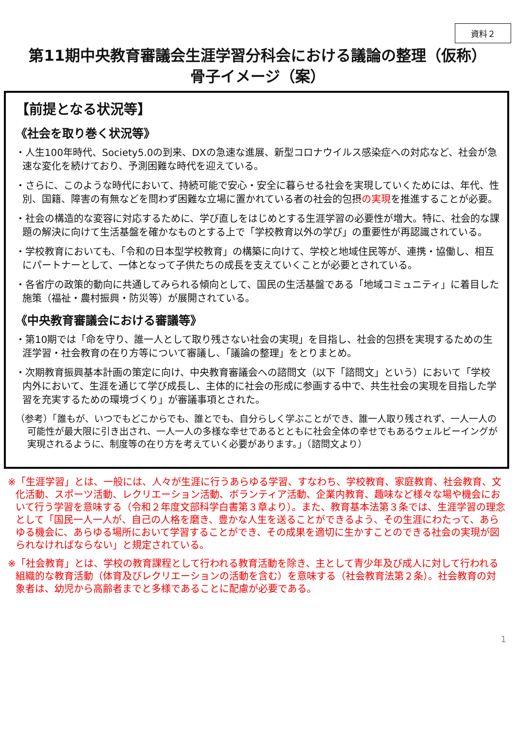資料２
第11期中央教育審議会生涯学習分科会における議論の整理（仮称）
骨子イメージ（案）
【前提となる状況等】
《社会を取り巻く状況等》
・人生100年時代、Society5.0の到来、DXの急速な進展、新型コロナウイルス感染症への対応など、社会が急速な変化を続けており、予測困難な時代を迎えている。
・さらに、このような時代において、持続可能で安心・安全に暮らせる社会を実現していくためには、年代、性別、国籍、障害の有無などを問わず困難な立場に置かれている者の社会的包摂の実現を推進することが必要。
・社会の構造的な変容に対応するために、学び直しをはじめとする生涯学習の必要性が増大。特に、社会的な課題の解決に向けて生活基盤を確かなものとする上で「学校教育以外の学び」の重要性が再認識されている。
・学校教育においても、「令和の日本型学校教育」の構築に向けて、学校と地域住民等が、連携・協働し、相互にパートナーとして、一体となって子供たちの成長を支えていくことが必要とされている。
・各省庁の政策的動向に共通してみられる傾向として、国民の生活基盤である「地域コミュニティ」に着目した施策（福祉・農村振興・防災等）が展開されている。
《中央教育審議会における審議等》
・第10期では「命を守り、誰一人として取り残さない社会の実現」を目指し、社会的包摂を実現するための生涯学習・社会教育の在り方等について審議し、「議論の整理」をとりまとめ。
・次期教育振興基本計画の策定に向け、中央教育審議会への諮問文（以下「諮問文」という）において「学校内外において、生涯を通じて学び成長し、主体的に社会の形成に参画する中で、共生社会の実現を目指した学習を充実するための環境づくり」が審議事項とされた。
（参考）「誰もが、いつでもどこからでも、誰とでも、自分らしく学ぶことができ、誰一人取り残されず、一人一人の可能性が最大限に引き出され、一人一人の多様な幸せであるとともに社会全体の幸せでもあるウェルビーイングが実現されるように、制度等の在り方を考えていく必要があります。」（諮問文より）
※「生涯学習」とは、一般には、人々が生涯に行うあらゆる学習、すなわち、学校教育、家庭教育、社会教育、文化活動、スポーツ活動、レクリエーション活動、ボランティア活動、企業内教育、趣味など様々な場や機会において行う学習を意味する（令和２年度文部科学白書第３章より）。また、教育基本法第３条では、生涯学習の理念として「国民一人一人が、自己の人格を磨き、豊かな人生を送ることができるよう、その生涯にわたって、あらゆる機会に、あらゆる場所において学習することができ、その成果を適切に生かすことのできる社会の実現が図られなければならない」と規定されている。
※「社会教育」とは、学校の教育課程として行われる教育活動を除き、主として青少年及び成人に対して行われる組織的な教育活動（体育及びレクリエーションの活動を含む）を意味する（社会教育法第２条）。社会教育の対象者は、幼児から高齢者までと多様であることに配慮が必要である。
1